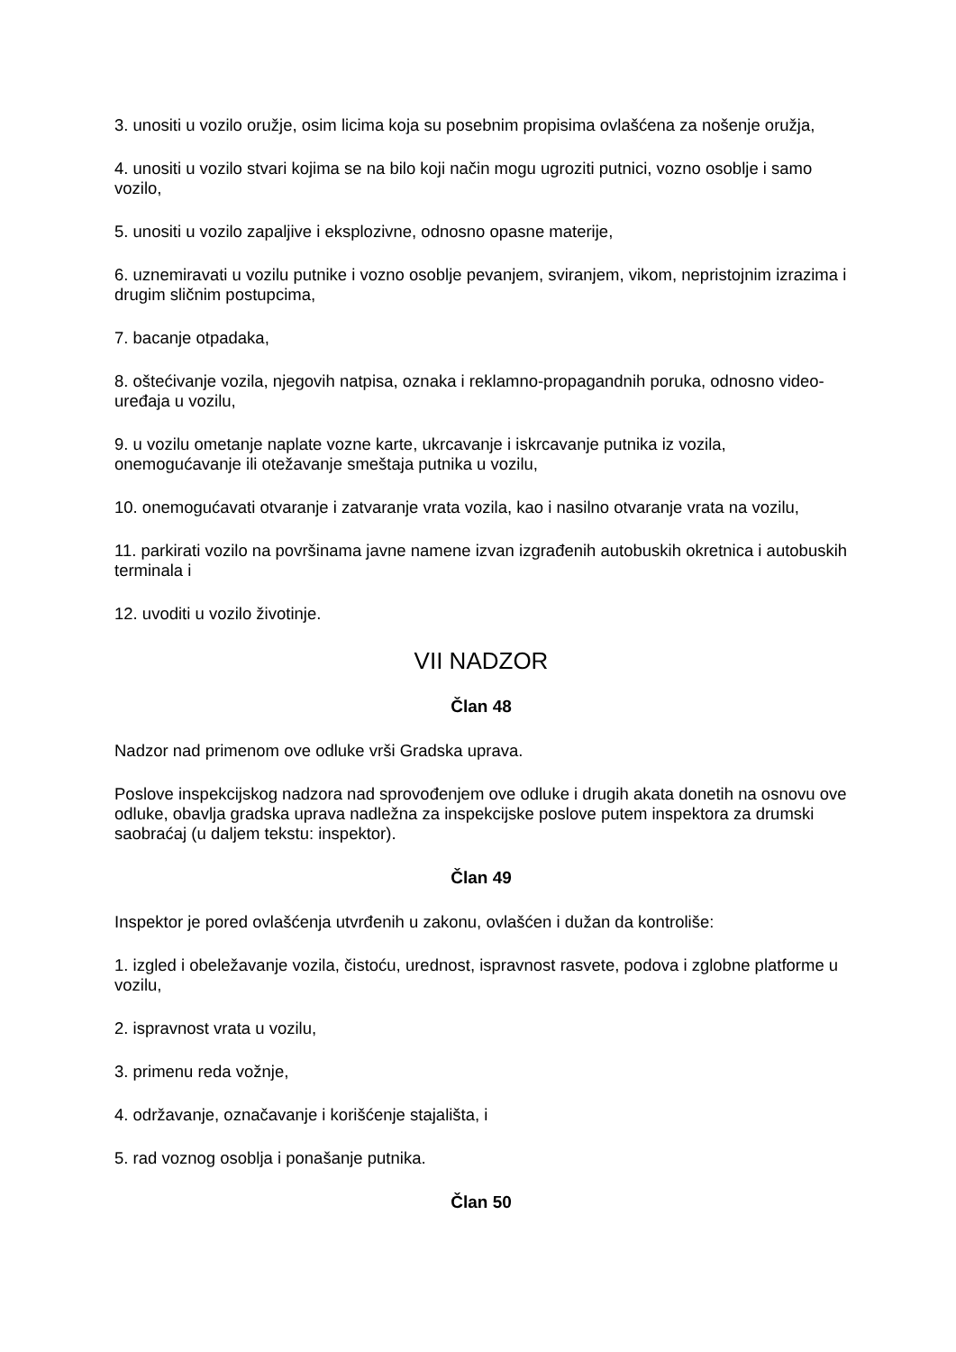3. unositi u vozilo oružje, osim licima koja su posebnim propisima ovlašćena za nošenje oružja,
4. unositi u vozilo stvari kojima se na bilo koji način mogu ugroziti putnici, vozno osoblje i samo vozilo,
5. unositi u vozilo zapaljive i eksplozivne, odnosno opasne materije,
6. uznemiravati u vozilu putnike i vozno osoblje pevanjem, sviranjem, vikom, nepristojnim izrazima i drugim sličnim postupcima,
7. bacanje otpadaka,
8. oštećivanje vozila, njegovih natpisa, oznaka i reklamno-propagandnih poruka, odnosno video-uređaja u vozilu,
9. u vozilu ometanje naplate vozne karte, ukrcavanje i iskrcavanje putnika iz vozila, onemogućavanje ili otežavanje smeštaja putnika u vozilu,
10. onemogućavati otvaranje i zatvaranje vrata vozila, kao i nasilno otvaranje vrata na vozilu,
11. parkirati vozilo na površinama javne namene izvan izgrađenih autobuskih okretnica i autobuskih terminala i
12. uvoditi u vozilo životinje.
VII NADZOR
Član 48
Nadzor nad primenom ove odluke vrši Gradska uprava.
Poslove inspekcijskog nadzora nad sprovođenjem ove odluke i drugih akata donetih na osnovu ove odluke, obavlja gradska uprava nadležna za inspekcijske poslove putem inspektora za drumski saobraćaj (u daljem tekstu: inspektor).
Član 49
Inspektor je pored ovlašćenja utvrđenih u zakonu, ovlašćen i dužan da kontroliše:
1. izgled i obeležavanje vozila, čistoću, urednost, ispravnost rasvete, podova i zglobne platforme u vozilu,
2. ispravnost vrata u vozilu,
3. primenu reda vožnje,
4. održavanje, označavanje i korišćenje stajališta, i
5. rad voznog osoblja i ponašanje putnika.
Član 50